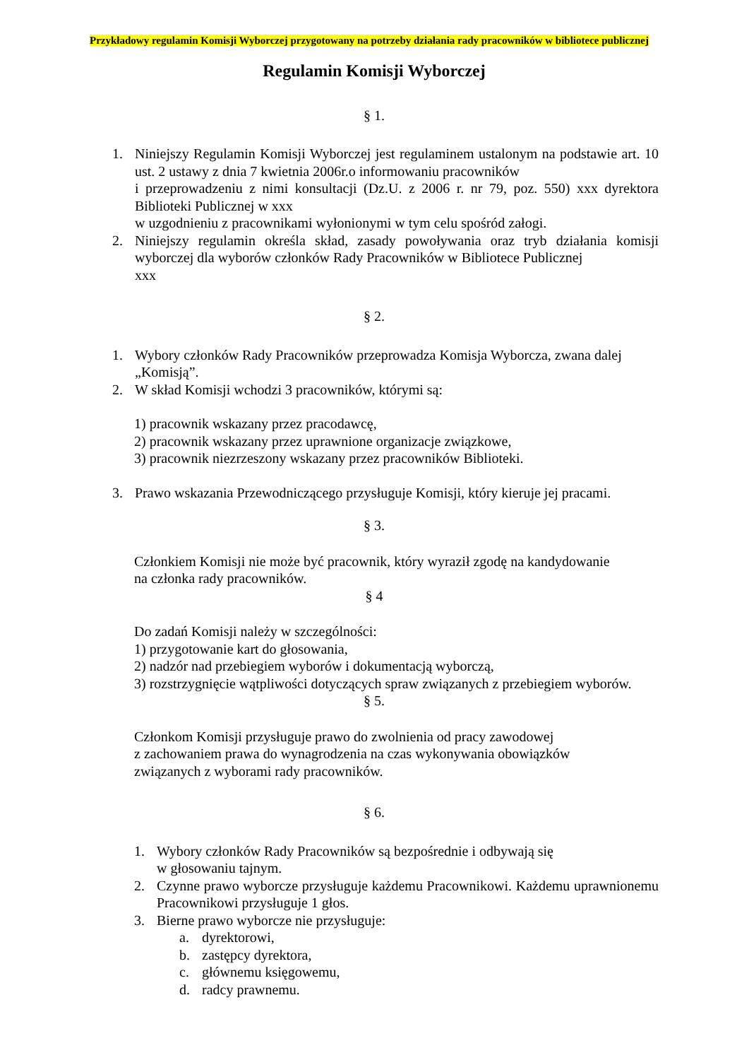Przykładowy regulamin Komisji Wyborczej przygotowany na potrzeby działania rady pracowników w bibliotece publicznej
Regulamin Komisji Wyborczej
§ 1.
1. Niniejszy Regulamin Komisji Wyborczej jest regulaminem ustalonym na podstawie art. 10 ust. 2 ustawy z dnia 7 kwietnia 2006r.o informowaniu pracowników
i przeprowadzeniu z nimi konsultacji (Dz.U. z 2006 r. nr 79, poz. 550) xxx dyrektora Biblioteki Publicznej w xxx
w uzgodnieniu z pracownikami wyłonionymi w tym celu spośród załogi.
2. Niniejszy regulamin określa skład, zasady powoływania oraz tryb działania komisji wyborczej dla wyborów członków Rady Pracowników w Bibliotece Publicznej
xxx
§ 2.
1. Wybory członków Rady Pracowników przeprowadza Komisja Wyborcza, zwana dalej „Komisją”.
2. W skład Komisji wchodzi 3 pracowników, którymi są:
1) pracownik wskazany przez pracodawcę,
2) pracownik wskazany przez uprawnione organizacje związkowe,
3) pracownik niezrzeszony wskazany przez pracowników Biblioteki.
3. Prawo wskazania Przewodniczącego przysługuje Komisji, który kieruje jej pracami.
§ 3.
Członkiem Komisji nie może być pracownik, który wyraził zgodę na kandydowanie
na członka rady pracowników.
§ 4
Do zadań Komisji należy w szczególności:
1) przygotowanie kart do głosowania,
2) nadzór nad przebiegiem wyborów i dokumentacją wyborczą,
3) rozstrzygnięcie wątpliwości dotyczących spraw związanych z przebiegiem wyborów.
§ 5.
Członkom Komisji przysługuje prawo do zwolnienia od pracy zawodowej
z zachowaniem prawa do wynagrodzenia na czas wykonywania obowiązków
związanych z wyborami rady pracowników.
§ 6.
1. Wybory członków Rady Pracowników są bezpośrednie i odbywają się
w głosowaniu tajnym.
2. Czynne prawo wyborcze przysługuje każdemu Pracownikowi. Każdemu uprawnionemu Pracownikowi przysługuje 1 głos.
3. Bierne prawo wyborcze nie przysługuje:
a. dyrektorowi,
b. zastępcy dyrektora,
c. głównemu księgowemu,
d. radcy prawnemu.